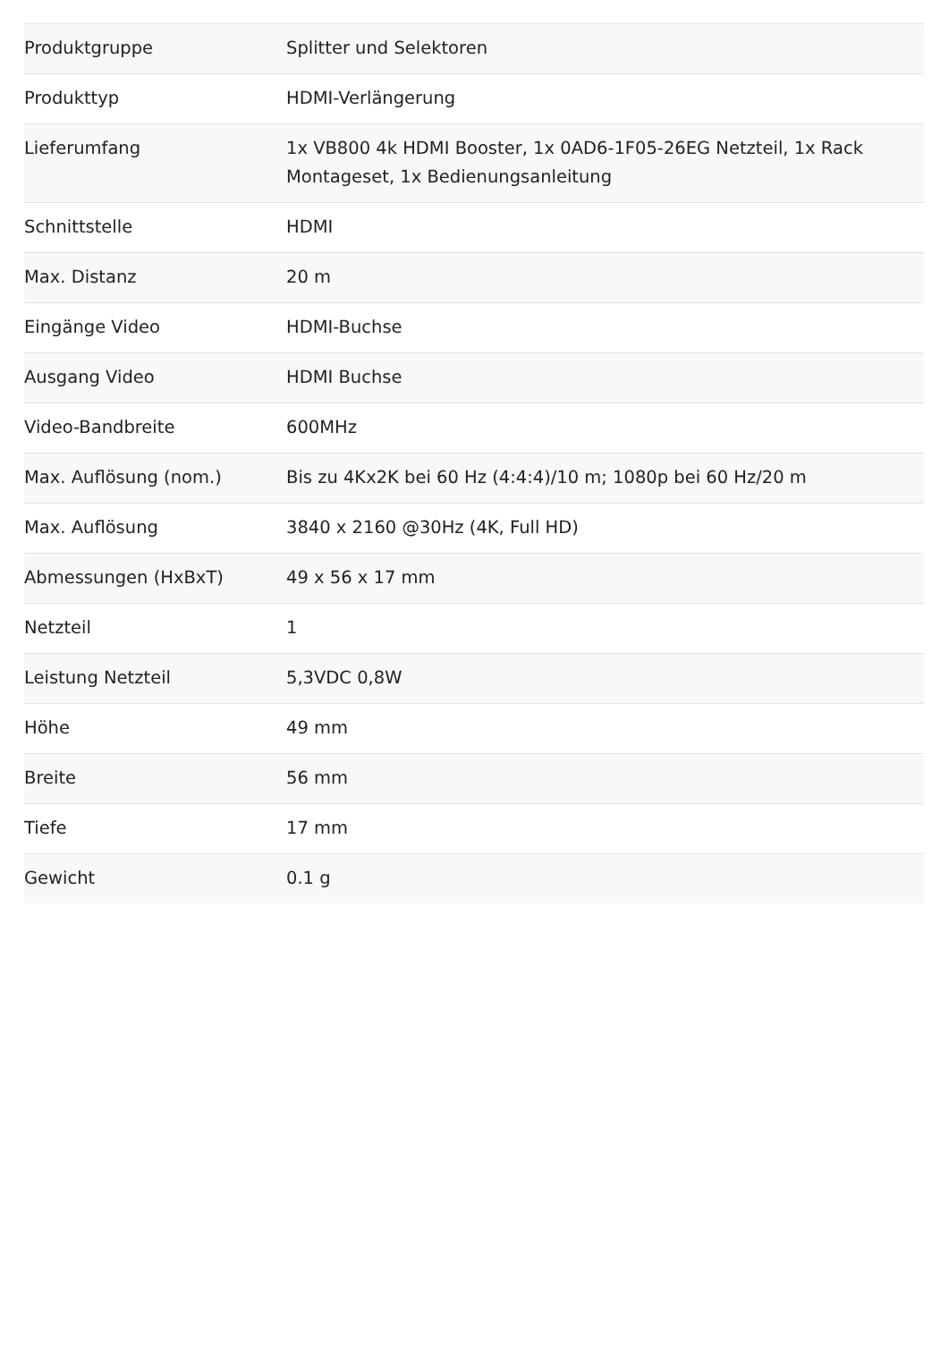| Produktgruppe | Splitter und Selektoren |
| Produkttyp | HDMI-Verlängerung |
| Lieferumfang | 1x VB800 4k HDMI Booster, 1x 0AD6-1F05-26EG Netzteil, 1x Rack Montageset, 1x Bedienungsanleitung |
| Schnittstelle | HDMI |
| Max. Distanz | 20 m |
| Eingänge Video | HDMI-Buchse |
| Ausgang Video | HDMI Buchse |
| Video-Bandbreite | 600MHz |
| Max. Auflösung (nom.) | Bis zu 4Kx2K bei 60 Hz (4:4:4)/10 m; 1080p bei 60 Hz/20 m |
| Max. Auflösung | 3840 x 2160 @30Hz (4K, Full HD) |
| Abmessungen (HxBxT) | 49 x 56 x 17 mm |
| Netzteil | 1 |
| Leistung Netzteil | 5,3VDC 0,8W |
| Höhe | 49 mm |
| Breite | 56 mm |
| Tiefe | 17 mm |
| Gewicht | 0.1 g |